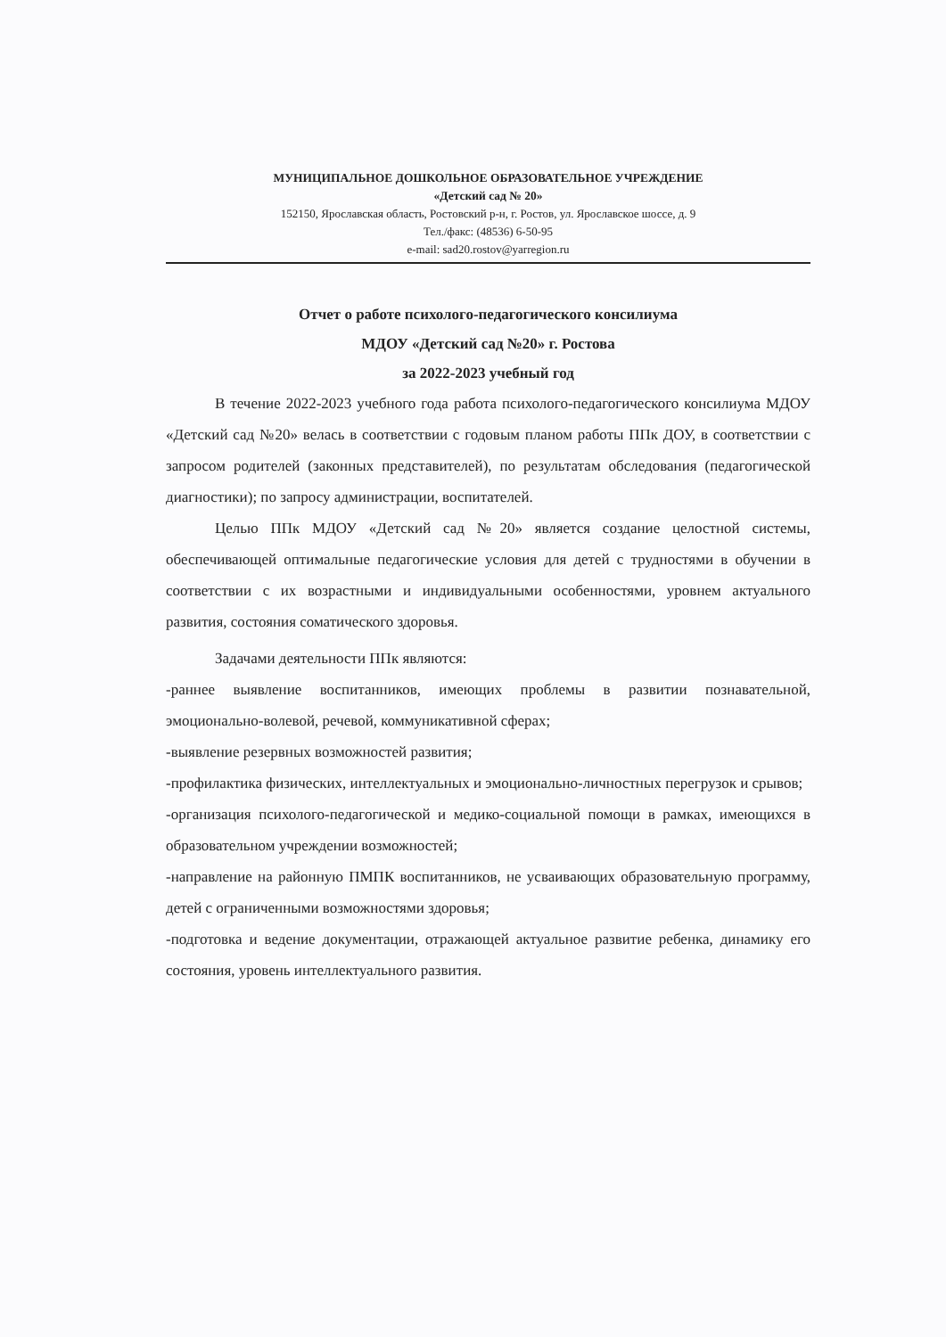МУНИЦИПАЛЬНОЕ ДОШКОЛЬНОЕ ОБРАЗОВАТЕЛЬНОЕ УЧРЕЖДЕНИЕ
«Детский сад № 20»
152150, Ярославская область, Ростовский р-н, г. Ростов, ул. Ярославское шоссе, д. 9
Тел./факс: (48536) 6-50-95
e-mail: sad20.rostov@yarregion.ru
Отчет о работе психолого-педагогического консилиума
МДОУ «Детский сад №20» г. Ростова
за 2022-2023 учебный год
В течение 2022-2023 учебного года работа психолого-педагогического консилиума МДОУ «Детский сад №20» велась в соответствии с годовым планом работы ППк ДОУ, в соответствии с запросом родителей (законных представителей), по результатам обследования (педагогической диагностики); по запросу администрации, воспитателей.
Целью ППк МДОУ «Детский сад №20» является создание целостной системы, обеспечивающей оптимальные педагогические условия для детей с трудностями в обучении в соответствии с их возрастными и индивидуальными особенностями, уровнем актуального развития, состояния соматического здоровья.
Задачами деятельности ППк являются:
-раннее выявление воспитанников, имеющих проблемы в развитии познавательной, эмоционально-волевой, речевой, коммуникативной сферах;
-выявление резервных возможностей развития;
-профилактика физических, интеллектуальных и эмоционально-личностных перегрузок и срывов;
-организация психолого-педагогической и медико-социальной помощи в рамках, имеющихся в образовательном учреждении возможностей;
-направление на районную ПМПК воспитанников, не усваивающих образовательную программу, детей с ограниченными возможностями здоровья;
-подготовка и ведение документации, отражающей актуальное развитие ребенка, динамику его состояния, уровень интеллектуального развития.